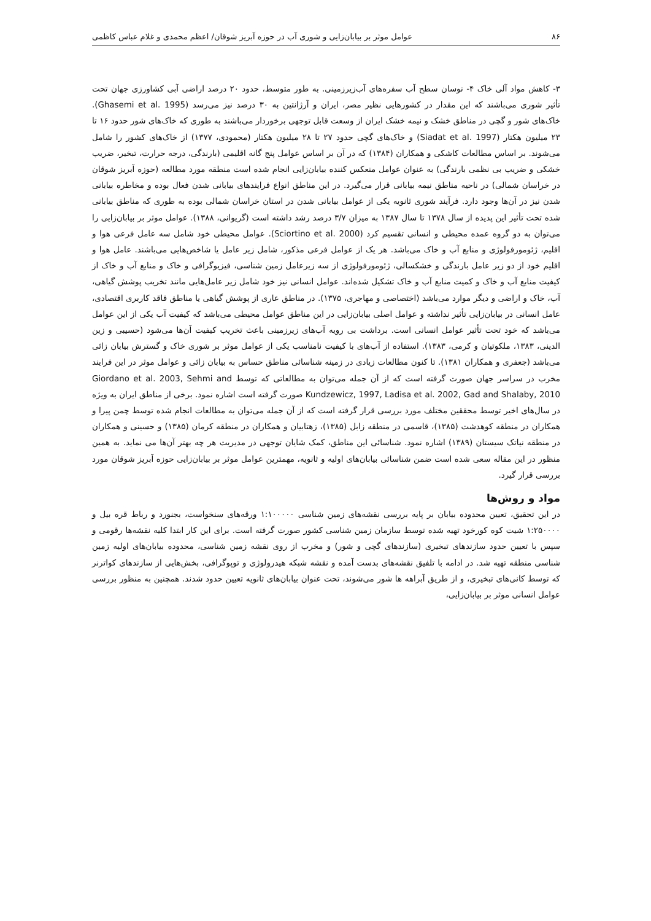۸۶ عوامل موثر بر بیابان‌زایی و شوری آب در حوزه آبریز شوقان/ اعظم محمدی و غلام عباس کاظمی
۳- کاهش مواد آلی خاک ۴- نوسان سطح آب سفره‌های آب‌زیرزمینی. به طور متوسط، حدود ۲۰ درصد اراضی آبی کشاورزی جهان تحت تأثیر شوری می‌باشند که این مقدار در کشورهایی نظیر مصر، ایران و آرژانتین به ۳۰ درصد نیز می‌رسد (Ghasemi et al. 1995). خاک‌های شور و گچی در مناطق خشک و نیمه خشک ایران از وسعت قابل توجهی برخوردار می‌باشند به طوری که خاک‌های شور حدود ۱۶ تا ۲۳ میلیون هکتار (Siadat et al. 1997) و خاک‌های گچی حدود ۲۷ تا ۲۸ میلیون هکتار (محمودی، ۱۳۷۷) از خاک‌های کشور را شامل می‌شوند. بر اساس مطالعات کاشکی و همکاران (۱۳۸۴) که در آن بر اساس عوامل پنج گانه اقلیمی (بارندگی، درجه حرارت، تبخیر، ضریب خشکی و ضریب بی نظمی بارندگی) به عنوان عوامل منعکس کننده بیابان‌زایی انجام شده است منطقه مورد مطالعه (حوزه آبریز شوقان در خراسان شمالی) در ناحیه مناطق نیمه بیابانی قرار می‌گیرد. در این مناطق انواع فرایندهای بیابانی شدن فعال بوده و مخاطره بیابانی شدن نیز در آن‌ها وجود دارد. فرآیند شوری ثانویه یکی از عوامل بیابانی شدن در استان خراسان شمالی بوده به طوری که مناطق بیابانی شده تحت تأثیر این پدیده از سال ۱۳۷۸ تا سال ۱۳۸۷ به میزان ۳/۷ درصد رشد داشته است (گریوانی، ۱۳۸۸). عوامل موثر بر بیابان‌زایی را می‌توان به دو گروه عمده محیطی و انسانی تقسیم کرد (Sciortino et al. 2000). عوامل محیطی خود شامل سه عامل فرعی هوا و اقلیم، ژئومورفولوژی و منابع آب و خاک می‌باشد. هر یک از عوامل فرعی مذکور، شامل زیر عامل یا شاخص‌هایی می‌باشند. عامل هوا و اقلیم خود از دو زیر عامل بارندگی و خشکسالی، ژئومورفولوژی از سه زیرعامل زمین شناسی، فیزیوگرافی و خاک و منابع آب و خاک از کیفیت منابع آب و خاک و کمیت منابع آب و خاک تشکیل شده‌اند. عوامل انسانی نیز خود شامل زیر عامل‌هایی مانند تخریب پوشش گیاهی، آب، خاک و اراضی و دیگر موارد می‌باشد (اختصاصی و مهاجری، ۱۳۷۵). در مناطق عاری از پوشش گیاهی یا مناطق فاقد کاربری اقتصادی، عامل انسانی در بیابان‌زایی تأثیر نداشته و عوامل اصلی بیابان‌زایی در این مناطق عوامل محیطی می‌باشد که کیفیت آب یکی از این عوامل می‌باشد که خود تحت تأثیر عوامل انسانی است. برداشت بی رویه آب‌های زیرزمینی باعث تخریب کیفیت آن‌ها می‌شود (حسیبی و زین الدینی، ۱۳۸۳، ملکوتیان و کرمی، ۱۳۸۳). استفاده از آب‌های با کیفیت نامناسب یکی از عوامل موثر بر شوری خاک و گسترش بیابان زائی می‌باشد (جعفری و همکاران ۱۳۸۱). تا کنون مطالعات زیادی در زمینه شناسائی مناطق حساس به بیابان زائی و عوامل موثر در این فرایند مخرب در سراسر جهان صورت گرفته است که از آن جمله می‌توان به مطالعاتی که توسط Giordano et al. 2003, Sehmi and Kundzewicz, 1997, Ladisa et al. 2002, Gad and Shalaby, 2010 صورت گرفته است اشاره نمود. برخی از مناطق ایران به ویژه در سال‌های اخیر توسط محققین مختلف مورد بررسی قرار گرفته است که از آن جمله می‌توان به مطالعات انجام شده توسط چمن پیرا و همکاران در منطقه کوهدشت (۱۳۸۵)، قاسمی در منطقه زابل (۱۳۸۵)، زهتابیان و همکاران در منطقه کرمان (۱۳۸۵) و حسینی و همکاران در منطقه نیاتک سیستان (۱۳۸۹) اشاره نمود. شناسائی این مناطق، کمک شایان توجهی در مدیریت هر چه بهتر آن‌ها می نماید. به همین منظور در این مقاله سعی شده است ضمن شناسائی بیابان‌های اولیه و ثانویه، مهمترین عوامل موثر بر بیابان‌زایی حوزه آبریز شوقان مورد بررسی قرار گیرد.
مواد و روش‌ها
در این تحقیق، تعیین محدوده بیابان بر پایه بررسی نقشه‌های زمین شناسی ۱:۱۰۰۰۰۰ ورقه‌های سنخواست، بجنورد و رباط قره بیل و ۱:۲۵۰۰۰۰ شیت کوه کورخود تهیه شده توسط سازمان زمین شناسی کشور صورت گرفته است. برای این کار ابتدا کلیه نقشه‌ها رقومی و سپس با تعیین حدود سازندهای تبخیری (سازندهای گچی و شور) و مخرب از روی نقشه زمین شناسی، محدوده بیابان‌های اولیه زمین شناسی منطقه تهیه شد. در ادامه با تلفیق نقشه‌های بدست آمده و نقشه شبکه هیدرولوژی و توپوگرافی، بخش‌هایی از سازندهای کواترنر که توسط کانی‌های تبخیری، و از طریق آبراهه ها شور می‌شوند، تحت عنوان بیابان‌های ثانویه تعیین حدود شدند. همچنین به منظور بررسی عوامل انسانی موثر بر بیابان‌زایی،